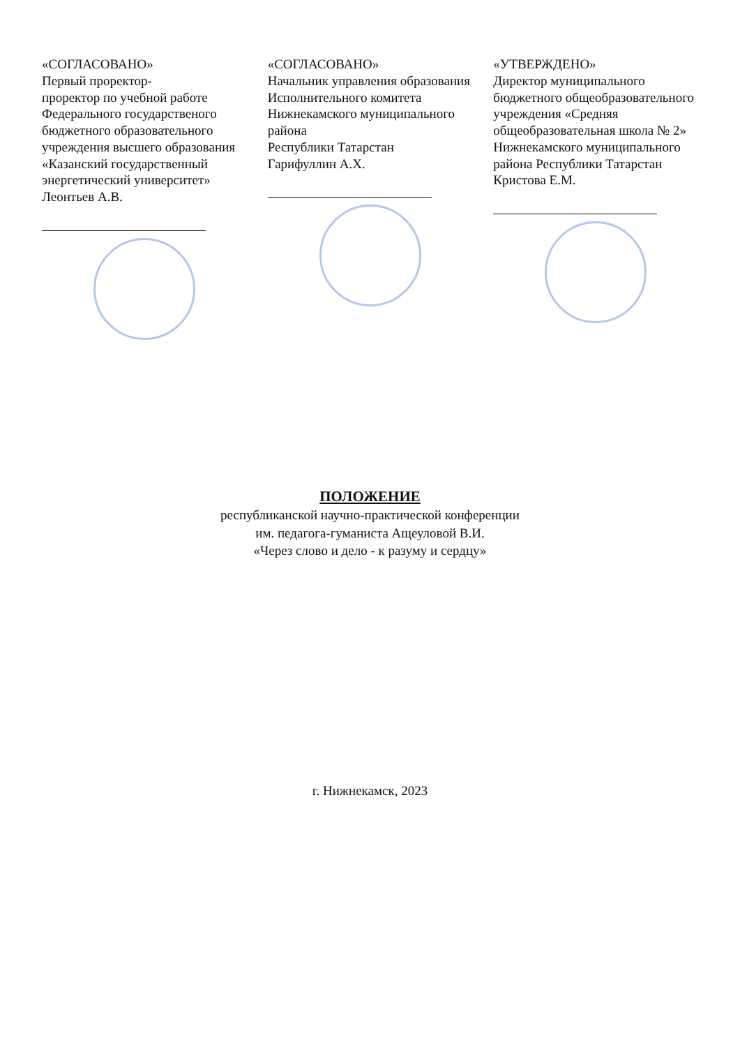«СОГЛАСОВАНО»
Первый проректор-
проректор по учебной работе
Федерального государственого бюджетного образовательного учреждения высшего образования «Казанский государственный энергетический университет»
Леонтьев А.В.
«СОГЛАСОВАНО»
Начальник управления образования
Исполнительного комитета
Нижнекамского муниципального района
Республики Татарстан
Гарифуллин А.Х.
«УТВЕРЖДЕНО»
Директор муниципального бюджетного общеобразовательного учреждения «Средняя общеобразовательная школа № 2» Нижнекамского муниципального района Республики Татарстан
Кристова Е.М.
ПОЛОЖЕНИЕ
республиканской научно-практической конференции
им. педагога-гуманиста Ащеуловой В.И.
«Через слово и дело - к разуму и сердцу»
г. Нижнекамск, 2023